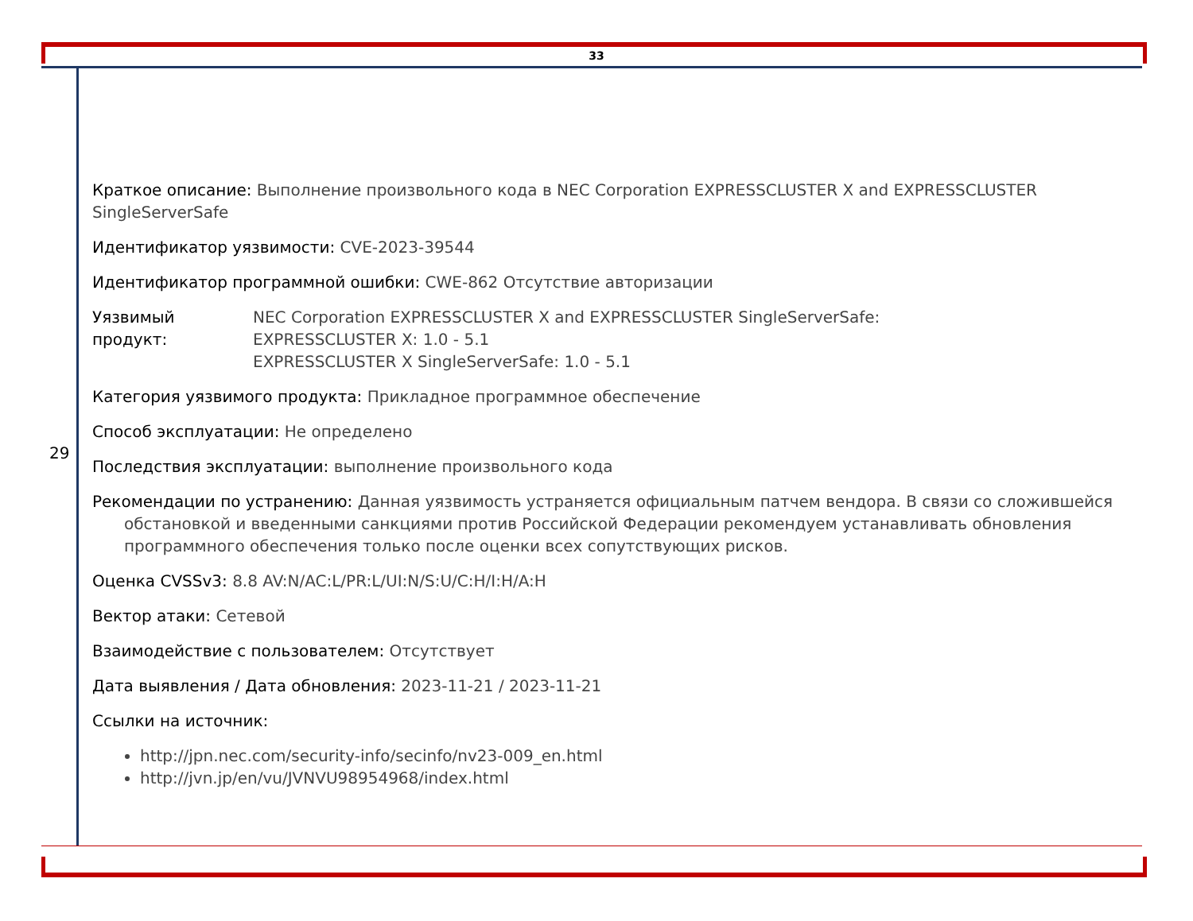33
29
Краткое описание: Выполнение произвольного кода в NEC Corporation EXPRESSCLUSTER X and EXPRESSCLUSTER SingleServerSafe
Идентификатор уязвимости: CVE-2023-39544
Идентификатор программной ошибки: CWE-862 Отсутствие авторизации
Уязвимый продукт:
NEC Corporation EXPRESSCLUSTER X and EXPRESSCLUSTER SingleServerSafe:
EXPRESSCLUSTER X: 1.0 - 5.1
EXPRESSCLUSTER X SingleServerSafe: 1.0 - 5.1
Категория уязвимого продукта: Прикладное программное обеспечение
Способ эксплуатации: Не определено
Последствия эксплуатации: выполнение произвольного кода
Рекомендации по устранению: Данная уязвимость устраняется официальным патчем вендора. В связи со сложившейся обстановкой и введенными санкциями против Российской Федерации рекомендуем устанавливать обновления программного обеспечения только после оценки всех сопутствующих рисков.
Оценка CVSSv3: 8.8 AV:N/AC:L/PR:L/UI:N/S:U/C:H/I:H/A:H
Вектор атаки: Сетевой
Взаимодействие с пользователем: Отсутствует
Дата выявления / Дата обновления: 2023-11-21 / 2023-11-21
Ссылки на источник:
http://jpn.nec.com/security-info/secinfo/nv23-009_en.html
http://jvn.jp/en/vu/JVNVU98954968/index.html